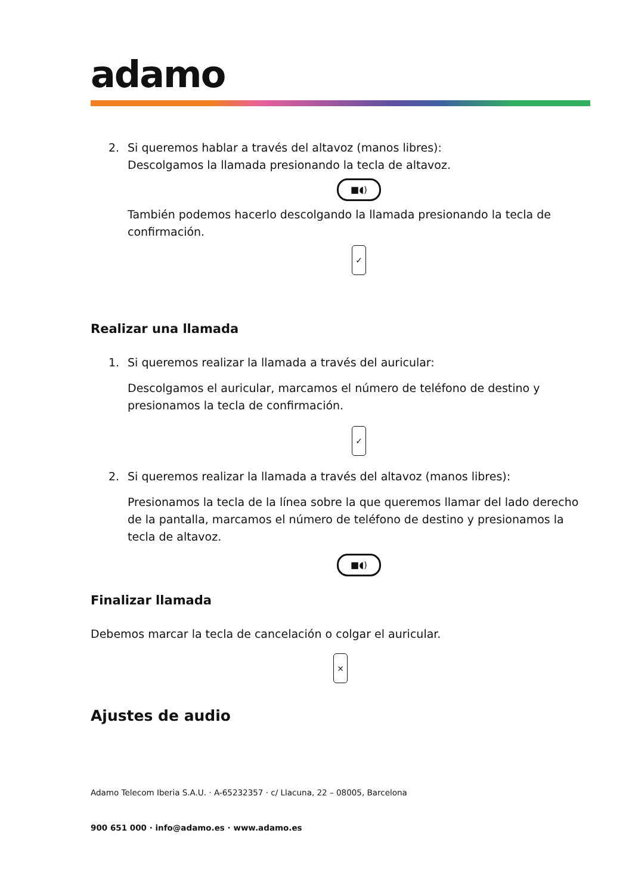adamo
2. Si queremos hablar a través del altavoz (manos libres):
Descolgamos la llamada presionando la tecla de altavoz.
■◖)
También podemos hacerlo descolgando la llamada presionando la tecla de confirmación.
✓
Realizar una llamada
1. Si queremos realizar la llamada a través del auricular:
Descolgamos el auricular, marcamos el número de teléfono de destino y presionamos la tecla de confirmación.
✓
2. Si queremos realizar la llamada a través del altavoz (manos libres):
Presionamos la tecla de la línea sobre la que queremos llamar del lado derecho de la pantalla, marcamos el número de teléfono de destino y presionamos la tecla de altavoz.
■◖)
Finalizar llamada
Debemos marcar la tecla de cancelación o colgar el auricular.
×
Ajustes de audio
Adamo Telecom Iberia S.A.U. · A-65232357 · c/ Llacuna, 22 – 08005, Barcelona
900 651 000 · info@adamo.es · www.adamo.es